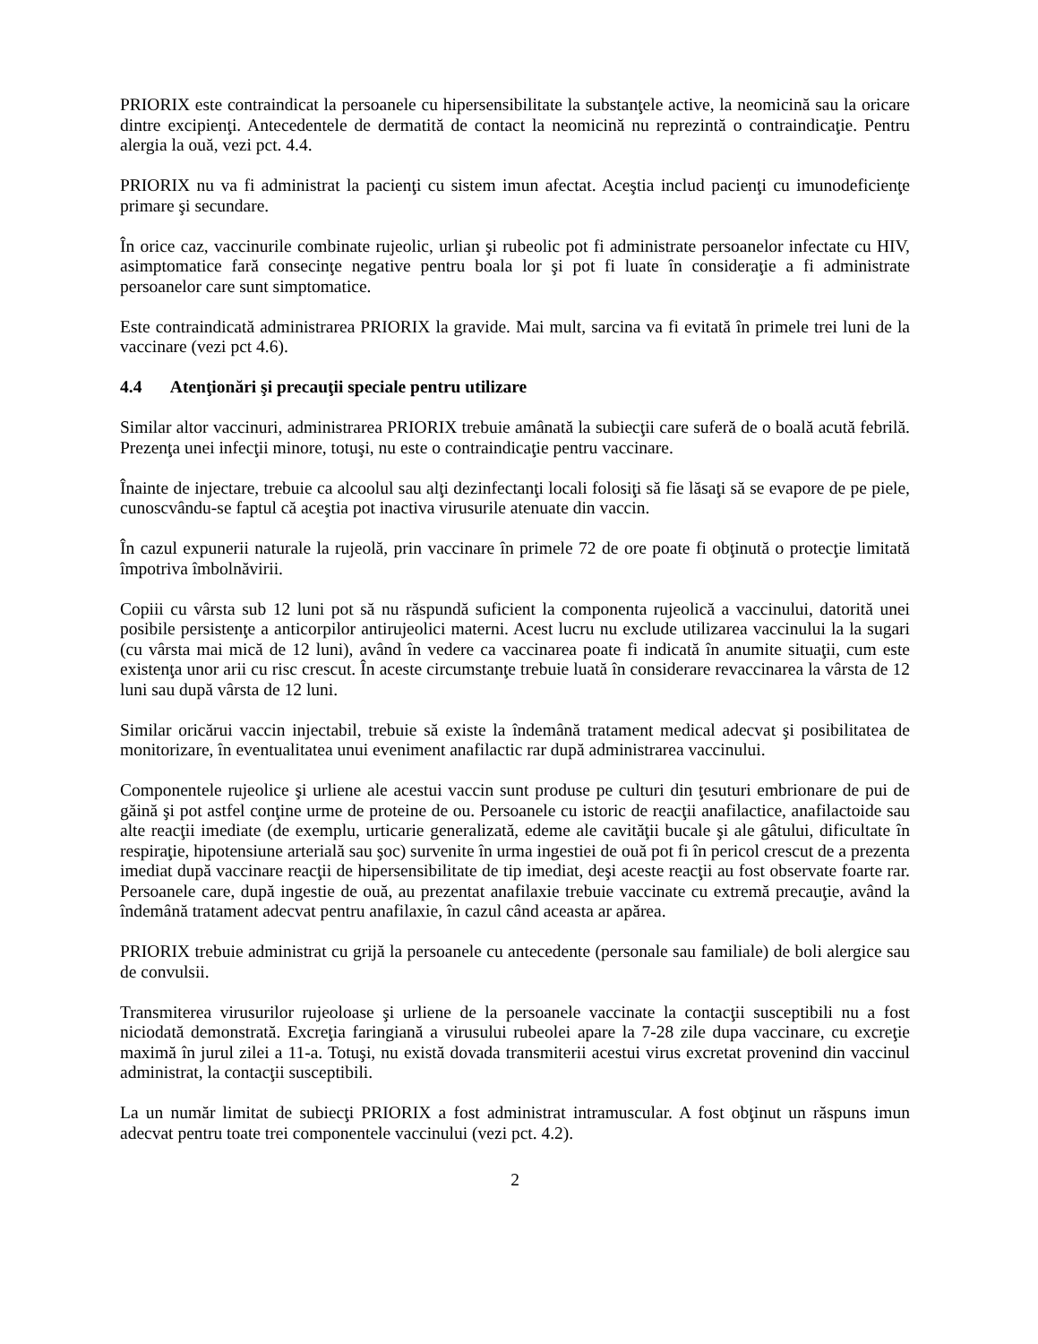PRIORIX este contraindicat la persoanele cu hipersensibilitate la substanţele active, la neomicină sau la oricare dintre excipienţi. Antecedentele de dermatită de contact la neomicină nu reprezintă o contraindicaţie. Pentru alergia la ouă, vezi pct. 4.4.
PRIORIX nu va fi administrat la pacienţi cu sistem imun afectat. Aceştia includ pacienţi cu imunodeficienţe primare şi secundare.
În orice caz, vaccinurile combinate rujeolic, urlian şi rubeolic pot fi administrate persoanelor infectate cu HIV, asimptomatice fară consecinţe negative pentru boala lor şi pot fi luate în consideraţie a fi administrate persoanelor care sunt simptomatice.
Este contraindicată administrarea PRIORIX la gravide. Mai mult, sarcina va fi evitată în primele trei luni de la vaccinare (vezi pct 4.6).
4.4 Atenţionări şi precauţii speciale pentru utilizare
Similar altor vaccinuri, administrarea PRIORIX trebuie amânată la subiecţii care suferă de o boală acută febrilă. Prezenţa unei infecţii minore, totuşi, nu este o contraindicaţie pentru vaccinare.
Înainte de injectare, trebuie ca alcoolul sau alţi dezinfectanţi locali folosiţi să fie lăsaţi să se evapore de pe piele, cunoscvându-se faptul că aceştia pot inactiva virusurile atenuate din vaccin.
În cazul expunerii naturale la rujeolă, prin vaccinare în primele 72 de ore poate fi obţinută o protecţie limitată împotriva îmbolnăvirii.
Copiii cu vârsta sub 12 luni pot să nu răspundă suficient la componenta rujeolică a vaccinului, datorită unei posibile persistenţe a anticorpilor antirujeolici materni. Acest lucru nu exclude utilizarea vaccinului la la sugari (cu vârsta mai mică de 12 luni), având în vedere ca vaccinarea poate fi indicată în anumite situaţii, cum este existenţa unor arii cu risc crescut. În aceste circumstanţe trebuie luată în considerare revaccinarea la vârsta de 12 luni sau după vârsta de 12 luni.
Similar oricărui vaccin injectabil, trebuie să existe la îndemână tratament medical adecvat şi posibilitatea de monitorizare, în eventualitatea unui eveniment anafilactic rar după administrarea vaccinului.
Componentele rujeolice şi urliene ale acestui vaccin sunt produse pe culturi din ţesuturi embrionare de pui de găină şi pot astfel conţine urme de proteine de ou. Persoanele cu istoric de reacţii anafilactice, anafilactoide sau alte reacţii imediate (de exemplu, urticarie generalizată, edeme ale cavităţii bucale şi ale gâtului, dificultate în respiraţie, hipotensiune arterială sau şoc) survenite în urma ingestiei de ouă pot fi în pericol crescut de a prezenta imediat după vaccinare reacţii de hipersensibilitate de tip imediat, deşi aceste reacţii au fost observate foarte rar. Persoanele care, după ingestie de ouă, au prezentat anafilaxie trebuie vaccinate cu extremă precauţie, având la îndemână tratament adecvat pentru anafilaxie, în cazul când aceasta ar apărea.
PRIORIX trebuie administrat cu grijă la persoanele cu antecedente (personale sau familiale) de boli alergice sau de convulsii.
Transmiterea virusurilor rujeoloase şi urliene de la persoanele vaccinate la contacţii susceptibili nu a fost niciodată demonstrată. Excreţia faringiană a virusului rubeolei apare la 7-28 zile dupa vaccinare, cu excreţie maximă în jurul zilei a 11-a. Totuşi, nu există dovada transmiterii acestui virus excretat provenind din vaccinul administrat, la contacţii susceptibili.
La un număr limitat de subiecţi PRIORIX a fost administrat intramuscular. A fost obţinut un răspuns imun adecvat pentru toate trei componentele vaccinului (vezi pct. 4.2).
2